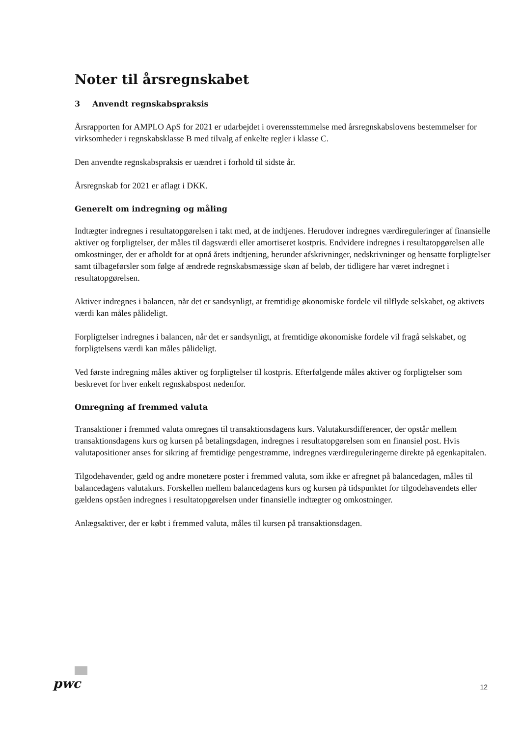Noter til årsregnskabet
3 Anvendt regnskabspraksis
Årsrapporten for AMPLO ApS for 2021 er udarbejdet i overensstemmelse med årsregnskabslovens bestemmelser for virksomheder i regnskabsklasse B med tilvalg af enkelte regler i klasse C.
Den anvendte regnskabspraksis er uændret i forhold til sidste år.
Årsregnskab for 2021 er aflagt i DKK.
Generelt om indregning og måling
Indtægter indregnes i resultatopgørelsen i takt med, at de indtjenes. Herudover indregnes værdireguleringer af finansielle aktiver og forpligtelser, der måles til dagsværdi eller amortiseret kostpris. Endvidere indregnes i resultatopgørelsen alle omkostninger, der er afholdt for at opnå årets indtjening, herunder afskrivninger, nedskrivninger og hensatte forpligtelser samt tilbageførsler som følge af ændrede regnskabsmæssige skøn af beløb, der tidligere har været indregnet i resultatopgørelsen.
Aktiver indregnes i balancen, når det er sandsynligt, at fremtidige økonomiske fordele vil tilflyde selskabet, og aktivets værdi kan måles pålideligt.
Forpligtelser indregnes i balancen, når det er sandsynligt, at fremtidige økonomiske fordele vil fragå selskabet, og forpligtelsens værdi kan måles pålideligt.
Ved første indregning måles aktiver og forpligtelser til kostpris. Efterfølgende måles aktiver og forpligtelser som beskrevet for hver enkelt regnskabspost nedenfor.
Omregning af fremmed valuta
Transaktioner i fremmed valuta omregnes til transaktionsdagens kurs. Valutakursdifferencer, der opstår mellem transaktionsdagens kurs og kursen på betalingsdagen, indregnes i resultatopgørelsen som en finansiel post. Hvis valutapositioner anses for sikring af fremtidige pengestrømme, indregnes værdireguleringerne direkte på egenkapitalen.
Tilgodehavender, gæld og andre monetære poster i fremmed valuta, som ikke er afregnet på balancedagen, måles til balancedagens valutakurs. Forskellen mellem balancedagens kurs og kursen på tidspunktet for tilgodehavendets eller gældens opståen indregnes i resultatopgørelsen under finansielle indtægter og omkostninger.
Anlægsaktiver, der er købt i fremmed valuta, måles til kursen på transaktionsdagen.
pwc 12